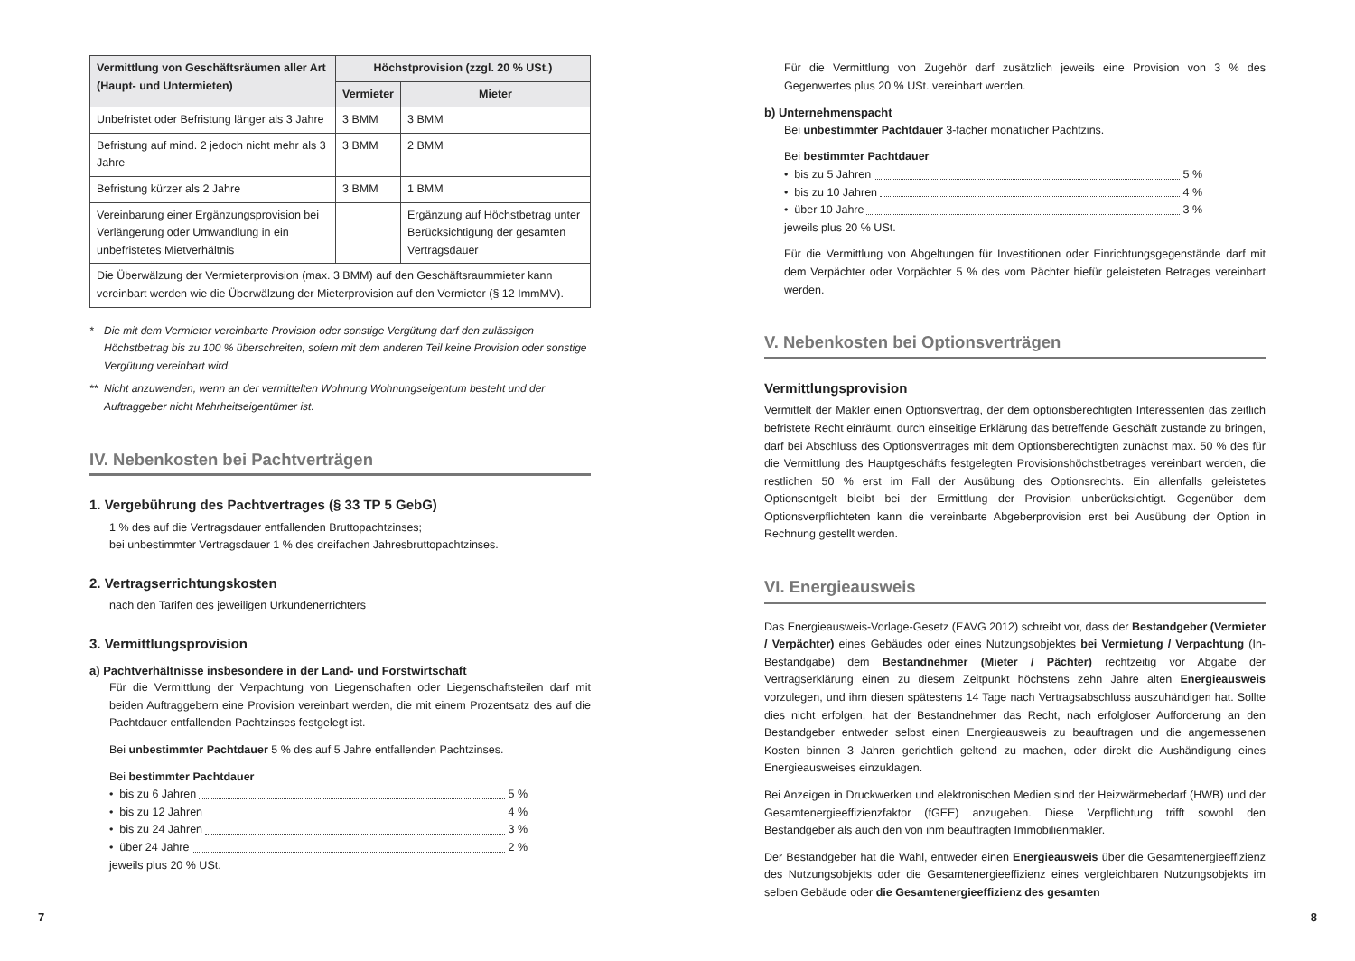| Vermittlung von Geschäftsräumen aller Art (Haupt- und Untermieten) | Höchstprovision (zzgl. 20 % USt.) | |
| --- | --- | --- |
| | Vermieter | Mieter |
| Unbefristet oder Befristung länger als 3 Jahre | 3 BMM | 3 BMM |
| Befristung auf mind. 2 jedoch nicht mehr als 3 Jahre | 3 BMM | 2 BMM |
| Befristung kürzer als 2 Jahre | 3 BMM | 1 BMM |
| Vereinbarung einer Ergänzungsprovision bei Verlängerung oder Umwandlung in ein unbefristetes Mietverhältnis | | Ergänzung auf Höchstbetrag unter Berücksichtigung der gesamten Vertragsdauer |
| Die Überwälzung der Vermieterprovision (max. 3 BMM) auf den Geschäftsraummieter kann vereinbart werden wie die Überwälzung der Mieterprovision auf den Vermieter (§ 12 ImmMV). | | |
* Die mit dem Vermieter vereinbarte Provision oder sonstige Vergütung darf den zulässigen Höchstbetrag bis zu 100 % überschreiten, sofern mit dem anderen Teil keine Provision oder sonstige Vergütung vereinbart wird.
** Nicht anzuwenden, wenn an der vermittelten Wohnung Wohnungseigentum besteht und der Auftraggeber nicht Mehrheitseigentümer ist.
IV. Nebenkosten bei Pachtverträgen
1. Vergebührung des Pachtvertrages (§ 33 TP 5 GebG)
1 % des auf die Vertragsdauer entfallenden Bruttopachtzinses;
bei unbestimmter Vertragsdauer 1 % des dreifachen Jahresbruttopachtzinses.
2. Vertragserrichtungskosten
nach den Tarifen des jeweiligen Urkundenerrichters
3. Vermittlungsprovision
a) Pachtverhältnisse insbesondere in der Land- und Forstwirtschaft
Für die Vermittlung der Verpachtung von Liegenschaften oder Liegenschaftsteilen darf mit beiden Auftraggebern eine Provision vereinbart werden, die mit einem Prozentsatz des auf die Pachtdauer entfallenden Pachtzinses festgelegt ist.
Bei unbestimmter Pachtdauer 5 % des auf 5 Jahre entfallenden Pachtzinses.
Bei bestimmter Pachtdauer
• bis zu 6 Jahren 5 %
• bis zu 12 Jahren 4 %
• bis zu 24 Jahren 3 %
• über 24 Jahre 2 %
jeweils plus 20 % USt.
Für die Vermittlung von Zugehör darf zusätzlich jeweils eine Provision von 3 % des Gegenwertes plus 20 % USt. vereinbart werden.
b) Unternehmenspacht
Bei unbestimmter Pachtdauer 3-facher monatlicher Pachtzins.
Bei bestimmter Pachtdauer
• bis zu 5 Jahren 5 %
• bis zu 10 Jahren 4 %
• über 10 Jahre 3 %
jeweils plus 20 % USt.
Für die Vermittlung von Abgeltungen für Investitionen oder Einrichtungsgegenstände darf mit dem Verpächter oder Vorpächter 5 % des vom Pächter hiefür geleisteten Betrages vereinbart werden.
V. Nebenkosten bei Optionsverträgen
Vermittlungsprovision
Vermittelt der Makler einen Optionsvertrag, der dem optionsberechtigten Interessenten das zeitlich befristete Recht einräumt, durch einseitige Erklärung das betreffende Geschäft zustande zu bringen, darf bei Abschluss des Optionsvertrages mit dem Optionsberechtigten zunächst max. 50 % des für die Vermittlung des Hauptgeschäfts festgelegten Provisionshöchstbetrages vereinbart werden, die restlichen 50 % erst im Fall der Ausübung des Optionsrechts. Ein allenfalls geleistetes Optionsentgelt bleibt bei der Ermittlung der Provision unberücksichtigt. Gegenüber dem Optionsverpflichteten kann die vereinbarte Abgeberprovision erst bei Ausübung der Option in Rechnung gestellt werden.
VI. Energieausweis
Das Energieausweis-Vorlage-Gesetz (EAVG 2012) schreibt vor, dass der Bestandgeber (Vermieter / Verpächter) eines Gebäudes oder eines Nutzungsobjektes bei Vermietung / Verpachtung (In-Bestandgabe) dem Bestandnehmer (Mieter / Pächter) rechtzeitig vor Abgabe der Vertragserklärung einen zu diesem Zeitpunkt höchstens zehn Jahre alten Energieausweis vorzulegen, und ihm diesen spätestens 14 Tage nach Vertragsabschluss auszuhändigen hat. Sollte dies nicht erfolgen, hat der Bestandnehmer das Recht, nach erfolgloser Aufforderung an den Bestandgeber entweder selbst einen Energieausweis zu beauftragen und die angemessenen Kosten binnen 3 Jahren gerichtlich geltend zu machen, oder direkt die Aushändigung eines Energieausweises einzuklagen.
Bei Anzeigen in Druckwerken und elektronischen Medien sind der Heizwärmebedarf (HWB) und der Gesamtenergieeffizienzfaktor (fGEE) anzugeben. Diese Verpflichtung trifft sowohl den Bestandgeber als auch den von ihm beauftragten Immobilienmakler.
Der Bestandgeber hat die Wahl, entweder einen Energieausweis über die Gesamtenergieeffizienz des Nutzungsobjekts oder die Gesamtenergieeffizienz eines vergleichbaren Nutzungsobjekts im selben Gebäude oder die Gesamtenergieeffizienz des gesamten
7 8